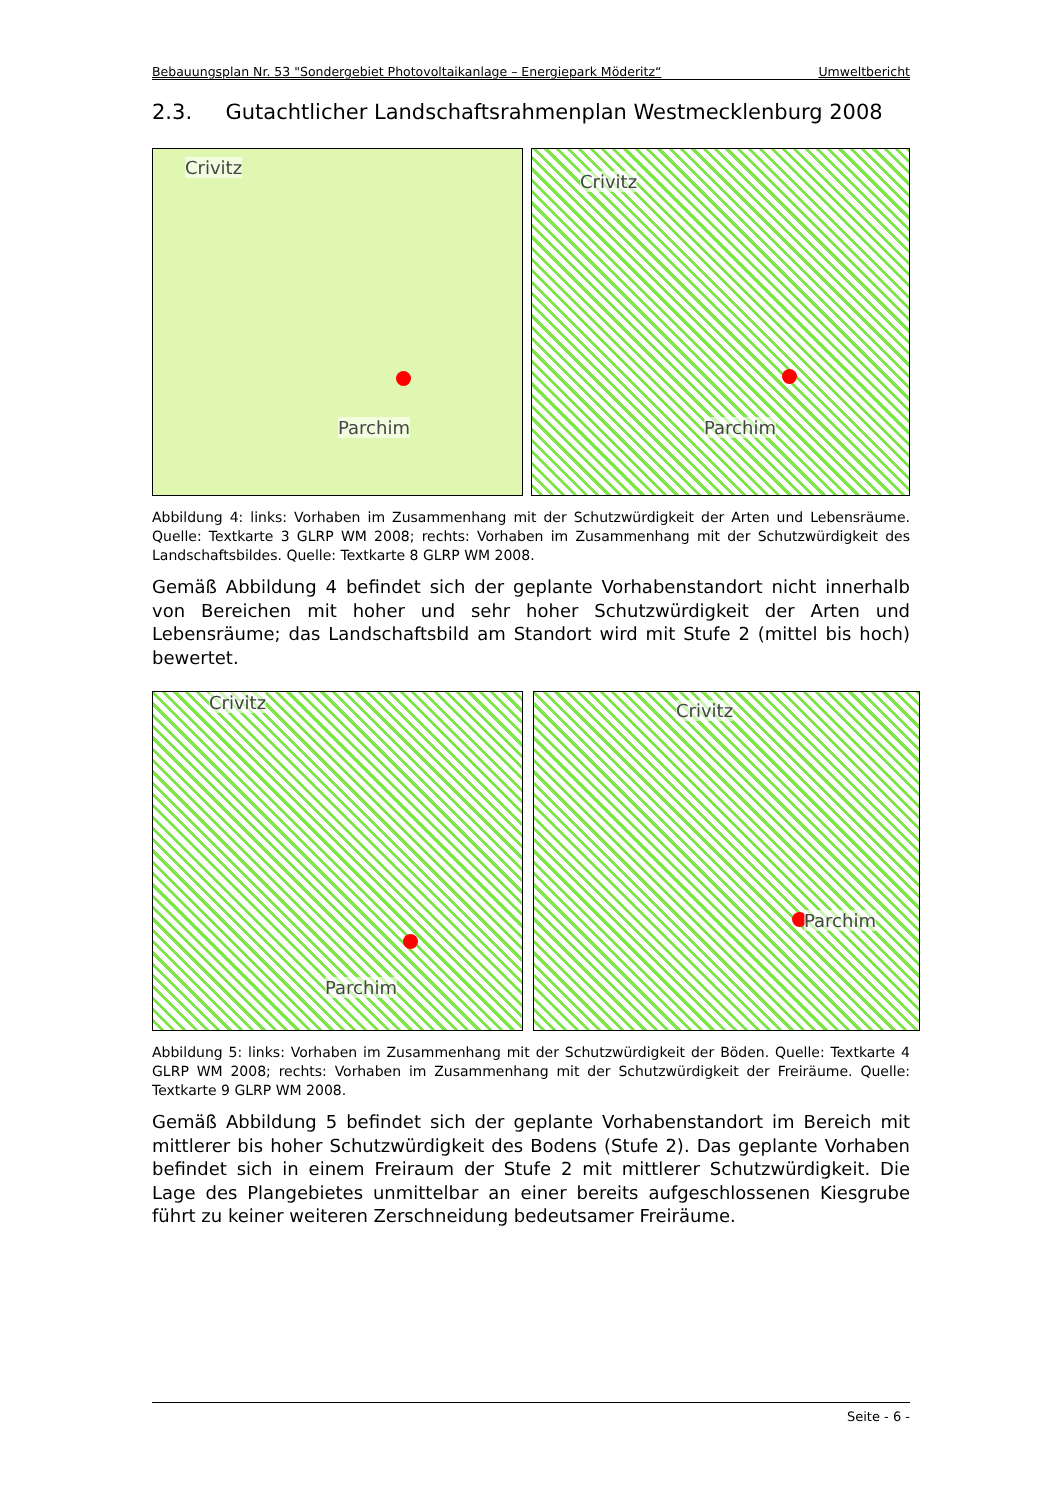Bebauungsplan Nr. 53 "Sondergebiet Photovoltaikanlage – Energiepark Möderitz“Umweltbericht
2.3. Gutachtlicher Landschaftsrahmenplan Westmecklenburg 2008
Crivitz
Parchim
Crivitz
Parchim
Abbildung 4: links: Vorhaben im Zusammenhang mit der Schutzwürdigkeit der Arten und Lebensräume. Quelle: Textkarte 3 GLRP WM 2008; rechts: Vorhaben im Zusammenhang mit der Schutzwürdigkeit des Landschaftsbildes. Quelle: Textkarte 8 GLRP WM 2008.
Gemäß Abbildung 4 befindet sich der geplante Vorhabenstandort nicht innerhalb von Bereichen mit hoher und sehr hoher Schutzwürdigkeit der Arten und Lebensräume; das Landschaftsbild am Standort wird mit Stufe 2 (mittel bis hoch) bewertet.
Crivitz
Parchim
Crivitz
Parchim
Abbildung 5: links: Vorhaben im Zusammenhang mit der Schutzwürdigkeit der Böden. Quelle: Textkarte 4 GLRP WM 2008; rechts: Vorhaben im Zusammenhang mit der Schutzwürdigkeit der Freiräume. Quelle: Textkarte 9 GLRP WM 2008.
Gemäß Abbildung 5 befindet sich der geplante Vorhabenstandort im Bereich mit mittlerer bis hoher Schutzwürdigkeit des Bodens (Stufe 2). Das geplante Vorhaben befindet sich in einem Freiraum der Stufe 2 mit mittlerer Schutzwürdigkeit. Die Lage des Plangebietes unmittelbar an einer bereits aufgeschlossenen Kiesgrube führt zu keiner weiteren Zerschneidung bedeutsamer Freiräume.
Seite - 6 -